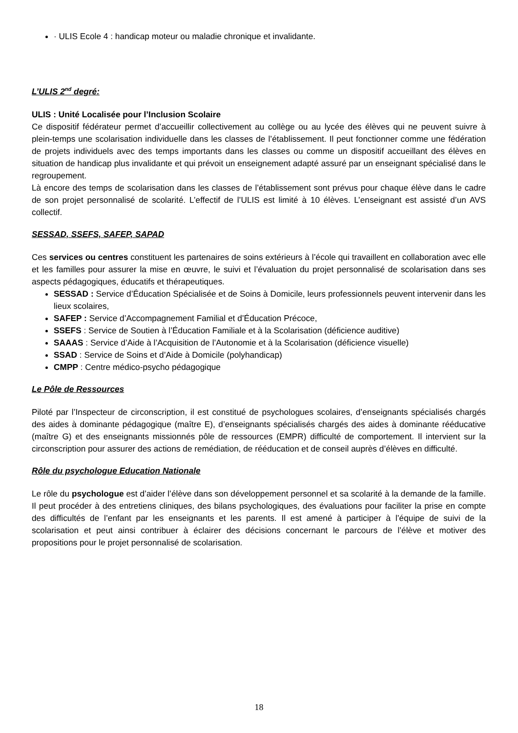· ULIS Ecole 4 : handicap moteur ou maladie chronique et invalidante.
L’ULIS 2<sup>nd</sup> degré:
ULIS : Unité Localisée pour l’Inclusion Scolaire
Ce dispositif fédérateur permet d’accueillir collectivement au collège ou au lycée des élèves qui ne peuvent suivre à plein-temps une scolarisation individuelle dans les classes de l’établissement. Il peut fonctionner comme une fédération de projets individuels avec des temps importants dans les classes ou comme un dispositif accueillant des élèves en situation de handicap plus invalidante et qui prévoit un enseignement adapté assuré par un enseignant spécialisé dans le regroupement.
Là encore des temps de scolarisation dans les classes de l’établissement sont prévus pour chaque élève dans le cadre de son projet personnalisé de scolarité. L’effectif de l’ULIS est limité à 10 élèves. L’enseignant est assisté d’un AVS collectif.
SESSAD, SSEFS, SAFEP, SAPAD
Ces services ou centres constituent les partenaires de soins extérieurs à l’école qui travaillent en collaboration avec elle et les familles pour assurer la mise en œuvre, le suivi et l’évaluation du projet personnalisé de scolarisation dans ses aspects pédagogiques, éducatifs et thérapeutiques.
SESSAD : Service d’Éducation Spécialisée et de Soins à Domicile, leurs professionnels peuvent intervenir dans les lieux scolaires,
SAFEP : Service d’Accompagnement Familial et d’Éducation Précoce,
SSEFS : Service de Soutien à l’Éducation Familiale et à la Scolarisation (déficience auditive)
SAAAS : Service d’Aide à l’Acquisition de l’Autonomie et à la Scolarisation (déficience visuelle)
SSAD : Service de Soins et d’Aide à Domicile (polyhandicap)
CMPP : Centre médico-psycho pédagogique
Le Pôle de Ressources
Piloté par l’Inspecteur de circonscription, il est constitué de psychologues scolaires, d’enseignants spécialisés chargés des aides à dominante pédagogique (maître E), d’enseignants spécialisés chargés des aides à dominante rééducative (maître G) et des enseignants missionnés pôle de ressources (EMPR) difficulté de comportement. Il intervient sur la circonscription pour assurer des actions de remédiation, de rééducation et de conseil auprès d’élèves en difficulté.
Rôle du psychologue Education Nationale
Le rôle du psychologue est d’aider l’élève dans son développement personnel et sa scolarité à la demande de la famille. Il peut procéder à des entretiens cliniques, des bilans psychologiques, des évaluations pour faciliter la prise en compte des difficultés de l’enfant par les enseignants et les parents. Il est amené à participer à l’équipe de suivi de la scolarisation et peut ainsi contribuer à éclairer des décisions concernant le parcours de l’élève et motiver des propositions pour le projet personnalisé de scolarisation.
18